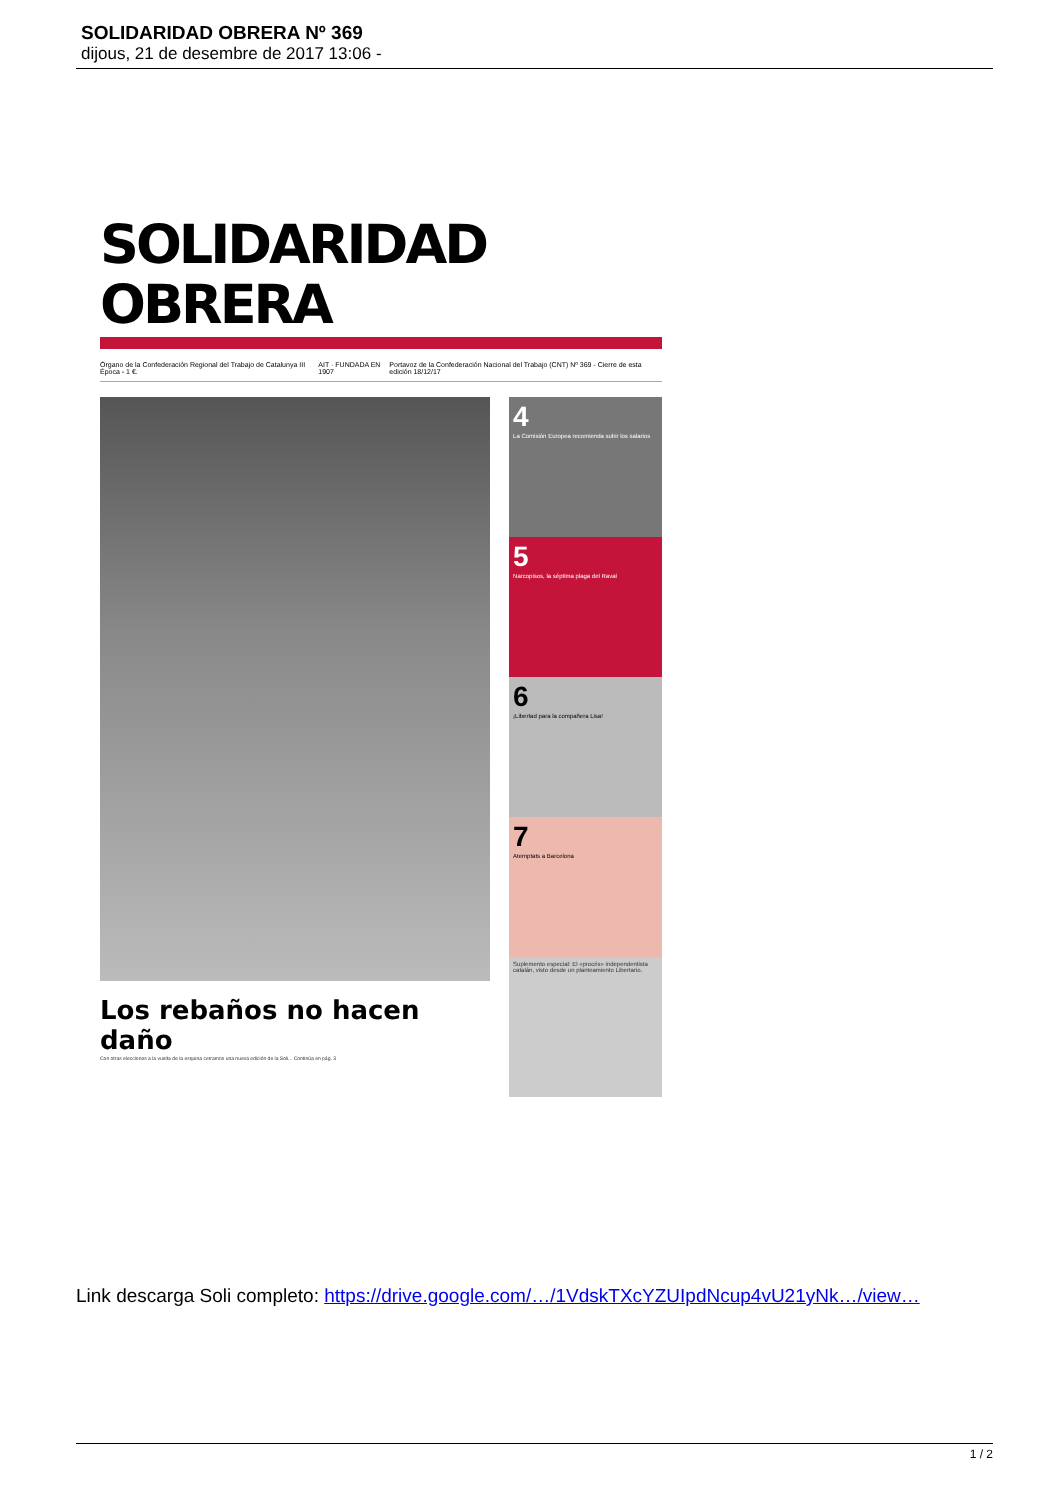SOLIDARIDAD OBRERA Nº 369
dijous, 21 de desembre de 2017 13:06 -
SOLIDARIDAD OBRERA
Órgano de la Confederación Regional del Trabajo de Catalunya III Época - 1 €. AIT · FUNDADA EN 1907 Portavoz de la Confederación Nacional del Trabajo (CNT) Nº 369 - Cierre de esta edición 18/12/17
Los rebaños no hacen daño
Con otras elecciones a la vuelta de la esquina cerramos una nueva edición de la Soli... Continúa en pág. 3
4
La Comisión Europea recomienda subir los salarios
5
Narcopisos, la séptima plaga del Raval
6
¡Libertad para la compañera Lisa!
7
Atemptats a Barcelona
Suplemento especial: El «procés» independentista catalán, visto desde un planteamiento Libertario.
Link descarga Soli completo: https://drive.google.com/…/1VdskTXcYZUIpdNcup4vU21yNk…/view…
1 / 2